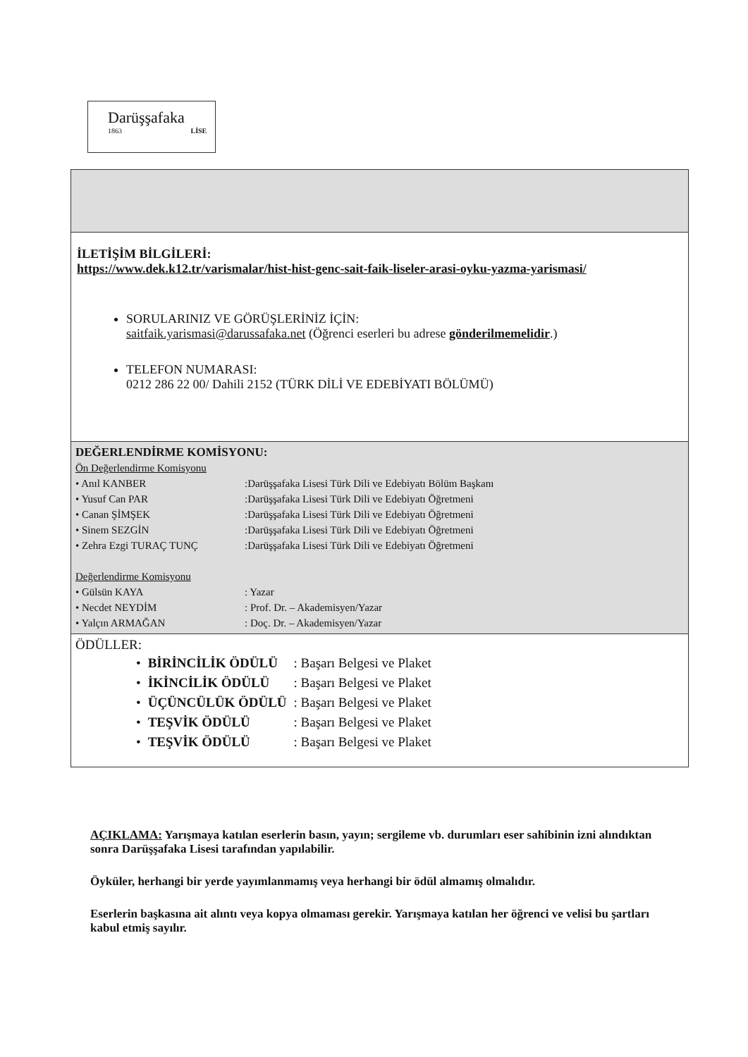Darüşşafaka
1863 LİSE
İLETİŞİM BİLGİLERİ:
https://www.dek.k12.tr/varismalar/hist-hist-genc-sait-faik-liseler-arasi-oyku-yazma-yarismasi/
SORULARINIZ VE GÖRÜŞLERİNİZ İÇİN:
saitfaik.yarismasi@darussafaka.net (Öğrenci eserleri bu adrese gönderilmemelidir.)
TELEFON NUMARASI:
0212 286 22 00/ Dahili 2152 (TÜRK DİLİ VE EDEBİYATI BÖLÜMÜ)
DEĞERLENDİRME KOMİSYONU:
Ön Değerlendirme Komisyonu
| • Anıl KANBER | :Darüşşafaka Lisesi Türk Dili ve Edebiyatı Bölüm Başkanı |
| • Yusuf Can PAR | :Darüşşafaka Lisesi Türk Dili ve Edebiyatı Öğretmeni |
| • Canan ŞİMŞEK | :Darüşşafaka Lisesi Türk Dili ve Edebiyatı Öğretmeni |
| • Sinem SEZGİN | :Darüşşafaka Lisesi Türk Dili ve Edebiyatı Öğretmeni |
| • Zehra Ezgi TURAÇ TUNÇ | :Darüşşafaka Lisesi Türk Dili ve Edebiyatı Öğretmeni |
Değerlendirme Komisyonu
| • Gülsün KAYA | : Yazar |
| • Necdet NEYDİM | : Prof. Dr. – Akademisyen/Yazar |
| • Yalçın ARMAĞAN | : Doç. Dr. – Akademisyen/Yazar |
ÖDÜLLER:
| • | BİRİNCİLİK ÖDÜLÜ | : Başarı Belgesi ve Plaket |
| • | İKİNCİLİK ÖDÜLÜ | : Başarı Belgesi ve Plaket |
| • | ÜÇÜNCÜLÜK ÖDÜLÜ | : Başarı Belgesi ve Plaket |
| • | TEŞVİK ÖDÜLÜ | : Başarı Belgesi ve Plaket |
| • | TEŞVİK ÖDÜLÜ | : Başarı Belgesi ve Plaket |
AÇIKLAMA: Yarışmaya katılan eserlerin basın, yayın; sergileme vb. durumları eser sahibinin izni alındıktan sonra Darüşşafaka Lisesi tarafından yapılabilir.
Öyküler, herhangi bir yerde yayımlanmamış veya herhangi bir ödül almamış olmalıdır.
Eserlerin başkasına ait alıntı veya kopya olmaması gerekir. Yarışmaya katılan her öğrenci ve velisi bu şartları kabul etmiş sayılır.